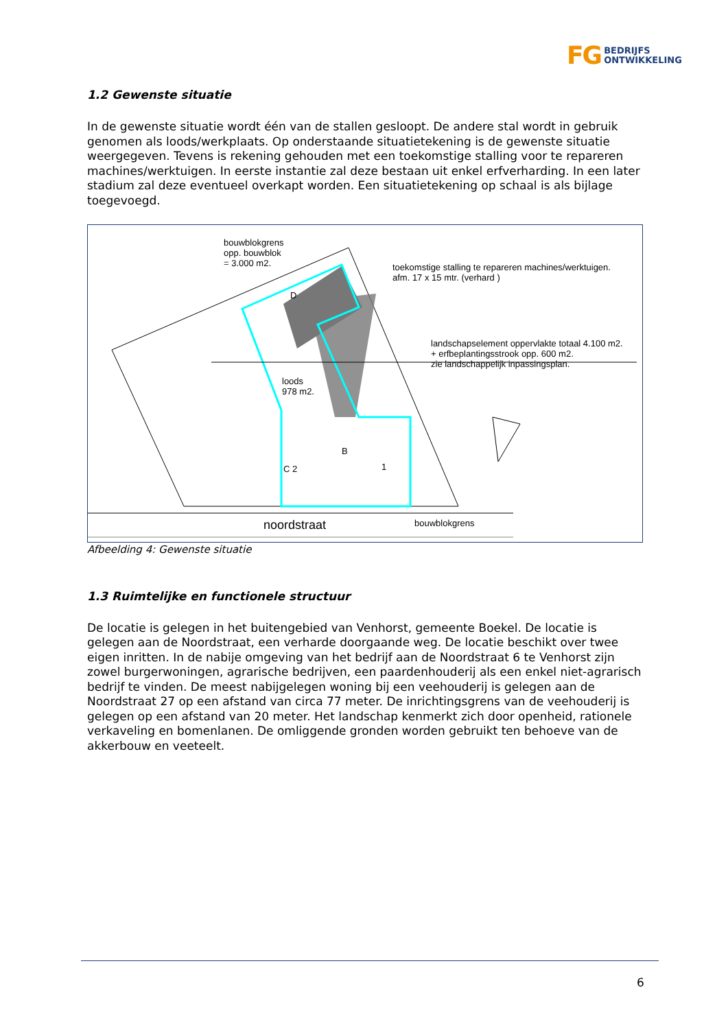FG BEDRIJFS
ONTWIKKELING
1.2 Gewenste situatie
In de gewenste situatie wordt één van de stallen gesloopt. De andere stal wordt in gebruik genomen als loods/werkplaats. Op onderstaande situatietekening is de gewenste situatie weergegeven. Tevens is rekening gehouden met een toekomstige stalling voor te repareren machines/werktuigen. In eerste instantie zal deze bestaan uit enkel erfverharding. In een later stadium zal deze eventueel overkapt worden. Een situatietekening op schaal is als bijlage toegevoegd.
bouwblokgrens
opp. bouwblok
= 3.000 m2.
toekomstige stalling te repareren machines/werktuigen.
afm. 17 x 15 mtr. (verhard )
landschapselement oppervlakte totaal 4.100 m2.
+ erfbeplantingsstrook opp. 600 m2.
zie landschappelijk inpassingsplan.
loods
978 m2.
D
B
C 2 1
noordstraat bouwblokgrens
Afbeelding 4: Gewenste situatie
1.3 Ruimtelijke en functionele structuur
De locatie is gelegen in het buitengebied van Venhorst, gemeente Boekel. De locatie is gelegen aan de Noordstraat, een verharde doorgaande weg. De locatie beschikt over twee eigen inritten. In de nabije omgeving van het bedrijf aan de Noordstraat 6 te Venhorst zijn zowel burgerwoningen, agrarische bedrijven, een paardenhouderij als een enkel niet-agrarisch bedrijf te vinden. De meest nabijgelegen woning bij een veehouderij is gelegen aan de Noordstraat 27 op een afstand van circa 77 meter. De inrichtingsgrens van de veehouderij is gelegen op een afstand van 20 meter. Het landschap kenmerkt zich door openheid, rationele verkaveling en bomenlanen. De omliggende gronden worden gebruikt ten behoeve van de akkerbouw en veeteelt.
6